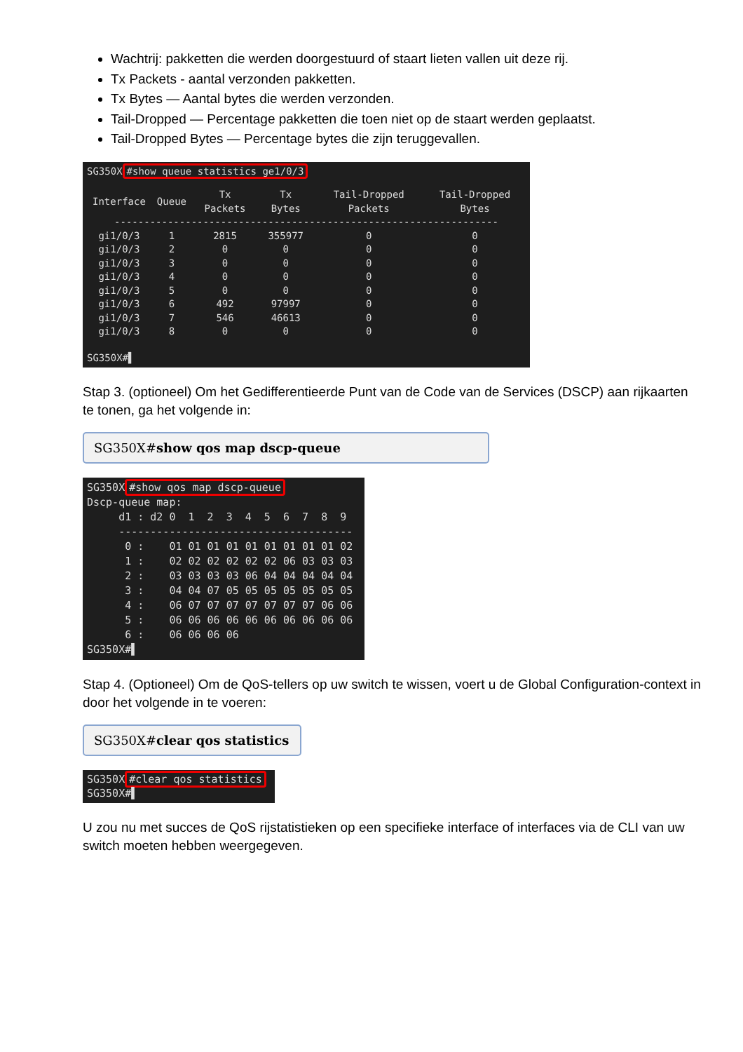Wachtrij: pakketten die werden doorgestuurd of staart lieten vallen uit deze rij.
Tx Packets - aantal verzonden pakketten.
Tx Bytes — Aantal bytes die werden verzonden.
Tail-Dropped — Percentage pakketten die toen niet op de staart werden geplaatst.
Tail-Dropped Bytes — Percentage bytes die zijn teruggevallen.
SG350X #show queue statistics ge1/0/3
| Interface | Queue | Tx Packets | Tx Bytes | Tail-Dropped Packets | Tail-Dropped Bytes |
| --- | --- | --- | --- | --- | --- |
| ----------------------------------------------------------------- | | | | | |
| gi1/0/3 | 1 | 2815 | 355977 | 0 | 0 |
| gi1/0/3 | 2 | 0 | 0 | 0 | 0 |
| gi1/0/3 | 3 | 0 | 0 | 0 | 0 |
| gi1/0/3 | 4 | 0 | 0 | 0 | 0 |
| gi1/0/3 | 5 | 0 | 0 | 0 | 0 |
| gi1/0/3 | 6 | 492 | 97997 | 0 | 0 |
| gi1/0/3 | 7 | 546 | 46613 | 0 | 0 |
| gi1/0/3 | 8 | 0 | 0 | 0 | 0 |
SG350X#▌
Stap 3. (optioneel) Om het Gedifferentieerde Punt van de Code van de Services (DSCP) aan rijkaarten te tonen, ga het volgende in:
SG350X#show qos map dscp-queue
SG350X #show qos map dscp-queue Dscp-queue map: d1 : d2 0 1 2 3 4 5 6 7 8 9 ------------------------------------- 0 : 01 01 01 01 01 01 01 01 01 02 1 : 02 02 02 02 02 02 06 03 03 03 2 : 03 03 03 03 06 04 04 04 04 04 3 : 04 04 07 05 05 05 05 05 05 05 4 : 06 07 07 07 07 07 07 07 06 06 5 : 06 06 06 06 06 06 06 06 06 06 6 : 06 06 06 06 SG350X#▌
Stap 4. (Optioneel) Om de QoS-tellers op uw switch te wissen, voert u de Global Configuration-context in door het volgende in te voeren:
SG350X#clear qos statistics
SG350X #clear qos statistics SG350X#▌
U zou nu met succes de QoS rijstatistieken op een specifieke interface of interfaces via de CLI van uw switch moeten hebben weergegeven.